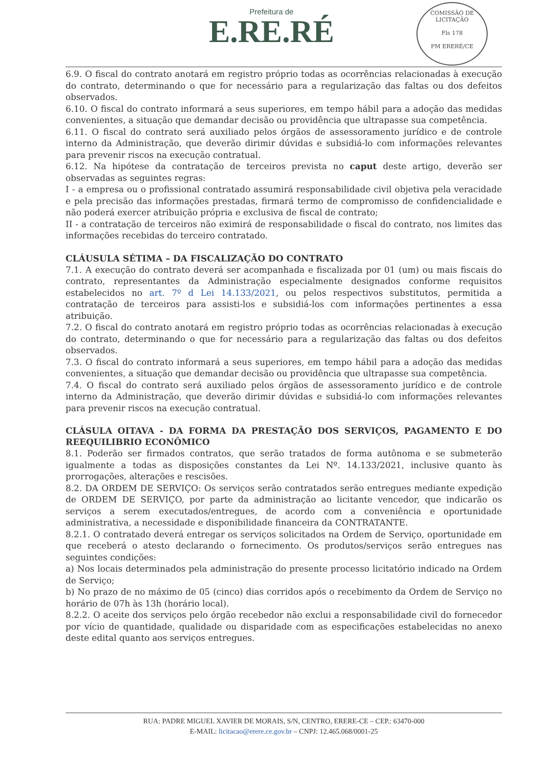Prefeitura de
E.RE.RÉ
COMISSÃO DE LICITAÇÃO
Fls 178
PM ERERÉ/CE
6.9. O fiscal do contrato anotará em registro próprio todas as ocorrências relacionadas à execução do contrato, determinando o que for necessário para a regularização das faltas ou dos defeitos observados.
6.10. O fiscal do contrato informará a seus superiores, em tempo hábil para a adoção das medidas convenientes, a situação que demandar decisão ou providência que ultrapasse sua competência.
6.11. O fiscal do contrato será auxiliado pelos órgãos de assessoramento jurídico e de controle interno da Administração, que deverão dirimir dúvidas e subsidiá-lo com informações relevantes para prevenir riscos na execução contratual.
6.12. Na hipótese da contratação de terceiros prevista no caput deste artigo, deverão ser observadas as seguintes regras:
I - a empresa ou o profissional contratado assumirá responsabilidade civil objetiva pela veracidade e pela precisão das informações prestadas, firmará termo de compromisso de confidencialidade e não poderá exercer atribuição própria e exclusiva de fiscal de contrato;
II - a contratação de terceiros não eximirá de responsabilidade o fiscal do contrato, nos limites das informações recebidas do terceiro contratado.
CLÁUSULA SÉTIMA – DA FISCALIZAÇÃO DO CONTRATO
7.1. A execução do contrato deverá ser acompanhada e fiscalizada por 01 (um) ou mais fiscais do contrato, representantes da Administração especialmente designados conforme requisitos estabelecidos no art. 7º d Lei 14.133/2021, ou pelos respectivos substitutos, permitida a contratação de terceiros para assisti-los e subsidiá-los com informações pertinentes a essa atribuição.
7.2. O fiscal do contrato anotará em registro próprio todas as ocorrências relacionadas à execução do contrato, determinando o que for necessário para a regularização das faltas ou dos defeitos observados.
7.3. O fiscal do contrato informará a seus superiores, em tempo hábil para a adoção das medidas convenientes, a situação que demandar decisão ou providência que ultrapasse sua competência.
7.4. O fiscal do contrato será auxiliado pelos órgãos de assessoramento jurídico e de controle interno da Administração, que deverão dirimir dúvidas e subsidiá-lo com informações relevantes para prevenir riscos na execução contratual.
CLÁSULA OITAVA - DA FORMA DA PRESTAÇÃO DOS SERVIÇOS, PAGAMENTO E DO REEQUILIBRIO ECONÔMICO
8.1. Poderão ser firmados contratos, que serão tratados de forma autônoma e se submeterão igualmente a todas as disposições constantes da Lei Nº. 14.133/2021, inclusive quanto às prorrogações, alterações e rescisões.
8.2. DA ORDEM DE SERVIÇO: Os serviços serão contratados serão entregues mediante expedição de ORDEM DE SERVIÇO, por parte da administração ao licitante vencedor, que indicarão os serviços a serem executados/entregues, de acordo com a conveniência e oportunidade administrativa, a necessidade e disponibilidade financeira da CONTRATANTE.
8.2.1. O contratado deverá entregar os serviços solicitados na Ordem de Serviço, oportunidade em que receberá o atesto declarando o fornecimento. Os produtos/serviços serão entregues nas seguintes condições:
a) Nos locais determinados pela administração do presente processo licitatório indicado na Ordem de Serviço;
b) No prazo de no máximo de 05 (cinco) dias corridos após o recebimento da Ordem de Serviço no horário de 07h às 13h (horário local).
8.2.2. O aceite dos serviços pelo órgão recebedor não exclui a responsabilidade civil do fornecedor por vício de quantidade, qualidade ou disparidade com as especificações estabelecidas no anexo deste edital quanto aos serviços entregues.
RUA: PADRE MIGUEL XAVIER DE MORAIS, S/N, CENTRO, ERERE-CE – CEP.: 63470-000
E-MAIL: licitacao@erere.ce.gov.br – CNPJ: 12.465.068/0001-25